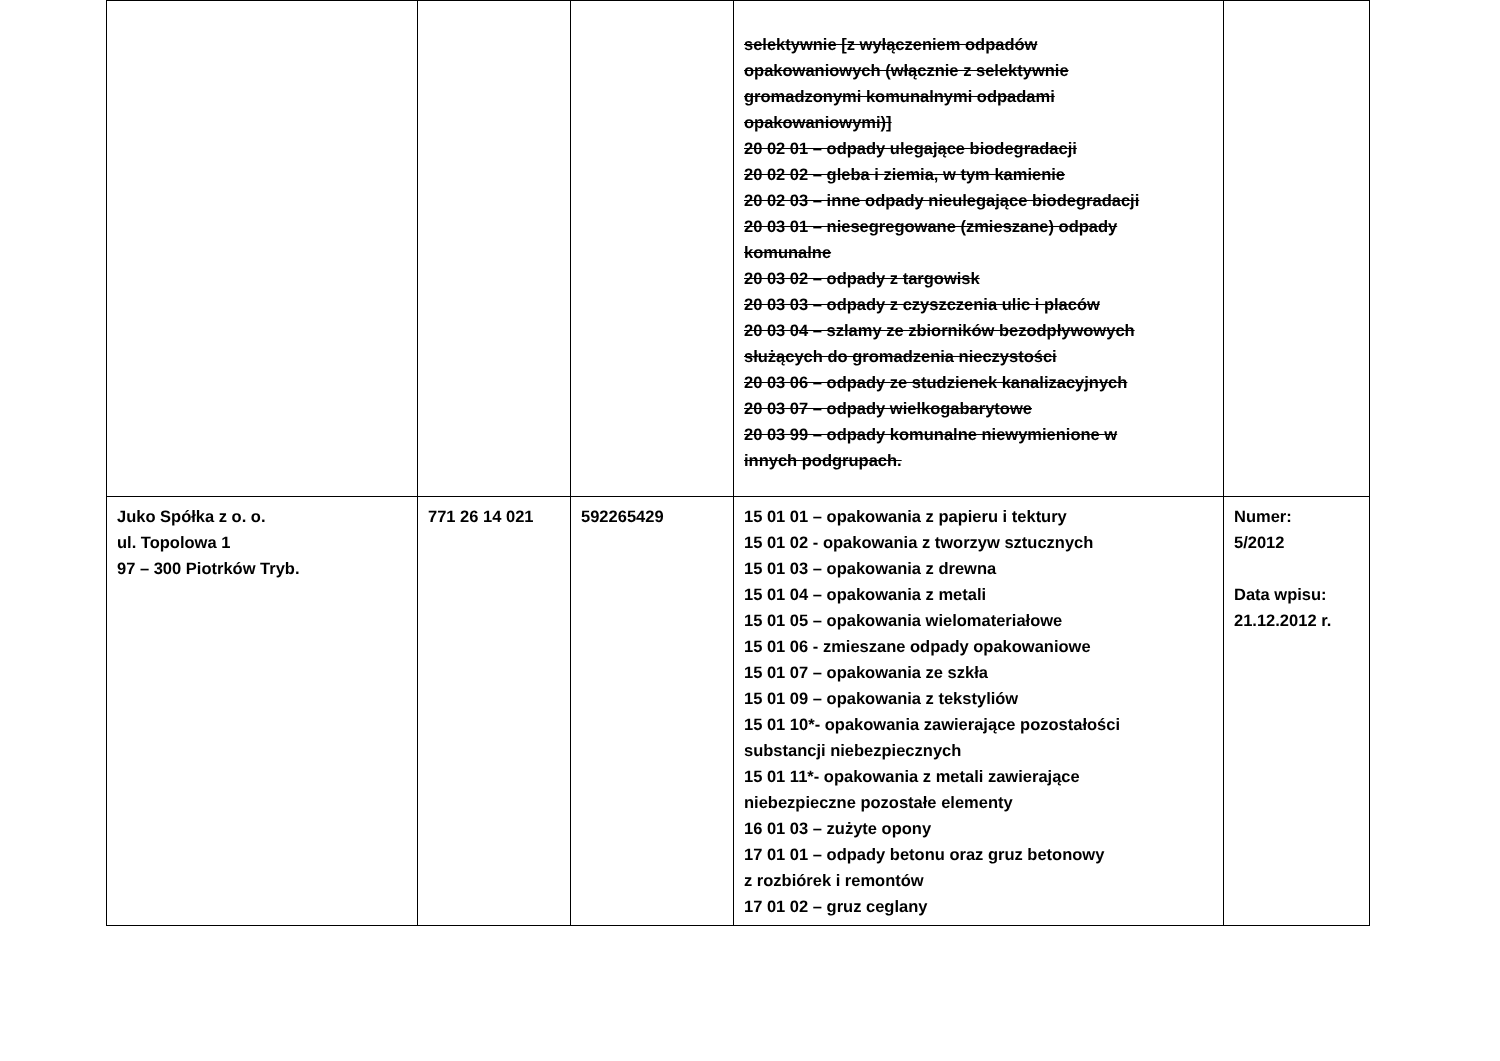| | | | selektywnie [z wyłączeniem odpadów opakowaniowych (włącznie z selektywnie gromadzonymi komunalnymi odpadami opakowaniowymi)] 20 02 01 – odpady ulegające biodegradacji 20 02 02 – gleba i ziemia, w tym kamienie 20 02 03 – inne odpady nieulegające biodegradacji 20 03 01 – niesegregowane (zmieszane) odpady komunalne 20 03 02 – odpady z targowisk 20 03 03 – odpady z czyszczenia ulic i placów 20 03 04 – szlamy ze zbiorników bezodpływowych służących do gromadzenia nieczystości 20 03 06 – odpady ze studzienek kanalizacyjnych 20 03 07 – odpady wielkogabarytowe 20 03 99 – odpady komunalne niewymienione w innych podgrupach. | |
| Juko Spółka z o. o. ul. Topolowa 1 97 – 300 Piotrków Tryb. | 771 26 14 021 | 592265429 | 15 01 01 – opakowania z papieru i tektury 15 01 02 - opakowania z tworzyw sztucznych 15 01 03 – opakowania z drewna 15 01 04 – opakowania z metali 15 01 05 – opakowania wielomateriałowe 15 01 06 - zmieszane odpady opakowaniowe 15 01 07 – opakowania ze szkła 15 01 09 – opakowania z tekstyliów 15 01 10*- opakowania zawierające pozostałości substancji niebezpiecznych 15 01 11*- opakowania z metali zawierające niebezpieczne pozostałe elementy 16 01 03 – zużyte opony 17 01 01 – odpady betonu oraz gruz betonowy z rozbiórek i remontów 17 01 02 – gruz ceglany | Numer: 5/2012 Data wpisu: 21.12.2012 r. |